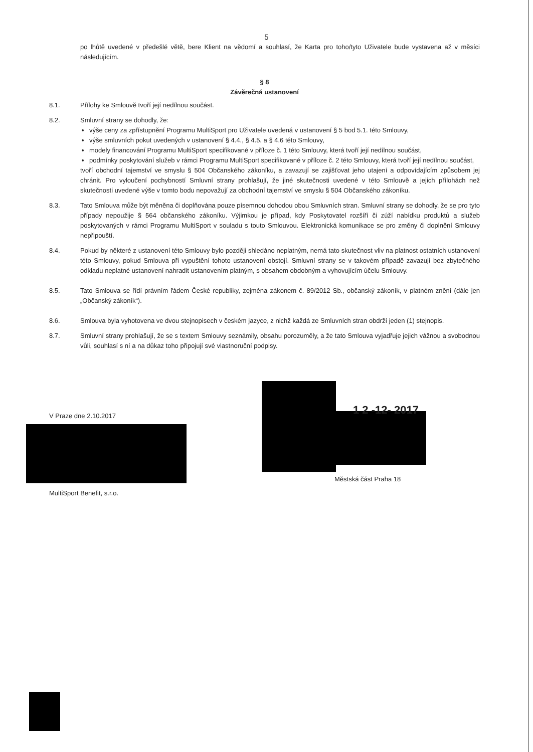5
po lhůtě uvedené v předešlé větě, bere Klient na vědomí a souhlasí, že Karta pro toho/tyto Uživatele bude vystavena až v měsíci následujícím.
§ 8
Závěrečná ustanovení
8.1. Přílohy ke Smlouvě tvoří její nedílnou součást.
8.2. Smluvní strany se dohodly, že:
výše ceny za zpřístupnění Programu MultiSport pro Uživatele uvedená v ustanovení § 5 bod 5.1. této Smlouvy,
výše smluvních pokut uvedených v ustanovení § 4.4., § 4.5. a § 4.6 této Smlouvy,
modely financování Programu MultiSport specifikované v příloze č. 1 této Smlouvy, která tvoří její nedílnou součást,
podmínky poskytování služeb v rámci Programu MultiSport specifikované v příloze č. 2 této Smlouvy, která tvoří její nedílnou součást,
tvoří obchodní tajemství ve smyslu § 504 Občanského zákoníku, a zavazují se zajišťovat jeho utajení a odpovídajícím způsobem jej chránit. Pro vyloučení pochybností Smluvní strany prohlašují, že jiné skutečnosti uvedené v této Smlouvě a jejich přílohách než skutečnosti uvedené výše v tomto bodu nepovažují za obchodní tajemství ve smyslu § 504 Občanského zákoníku.
8.3. Tato Smlouva může být měněna či doplňována pouze písemnou dohodou obou Smluvních stran. Smluvní strany se dohodly, že se pro tyto případy nepoužije § 564 občanského zákoníku. Výjimkou je případ, kdy Poskytovatel rozšíří či zúží nabídku produktů a služeb poskytovaných v rámci Programu MultiSport v souladu s touto Smlouvou. Elektronická komunikace se pro změny či doplnění Smlouvy nepřipouští.
8.4. Pokud by některé z ustanovení této Smlouvy bylo později shledáno neplatným, nemá tato skutečnost vliv na platnost ostatních ustanovení této Smlouvy, pokud Smlouva při vypuštění tohoto ustanovení obstojí. Smluvní strany se v takovém případě zavazují bez zbytečného odkladu neplatné ustanovení nahradit ustanovením platným, s obsahem obdobným a vyhovujícím účelu Smlouvy.
8.5. Tato Smlouva se řídí právním řádem České republiky, zejména zákonem č. 89/2012 Sb., občanský zákoník, v platném znění (dále jen „Občanský zákoník“).
8.6. Smlouva byla vyhotovena ve dvou stejnopisech v českém jazyce, z nichž každá ze Smluvních stran obdrží jeden (1) stejnopis.
8.7. Smluvní strany prohlašují, že se s textem Smlouvy seznámily, obsahu porozuměly, a že tato Smlouva vyjadřuje jejich vážnou a svobodnou vůli, souhlasí s ní a na důkaz toho připojují své vlastnoruční podpisy.
V Praze dne 2.10.2017
MultiSport Benefit, s.r.o.
1 2 -12- 2017
Městská část Praha 18